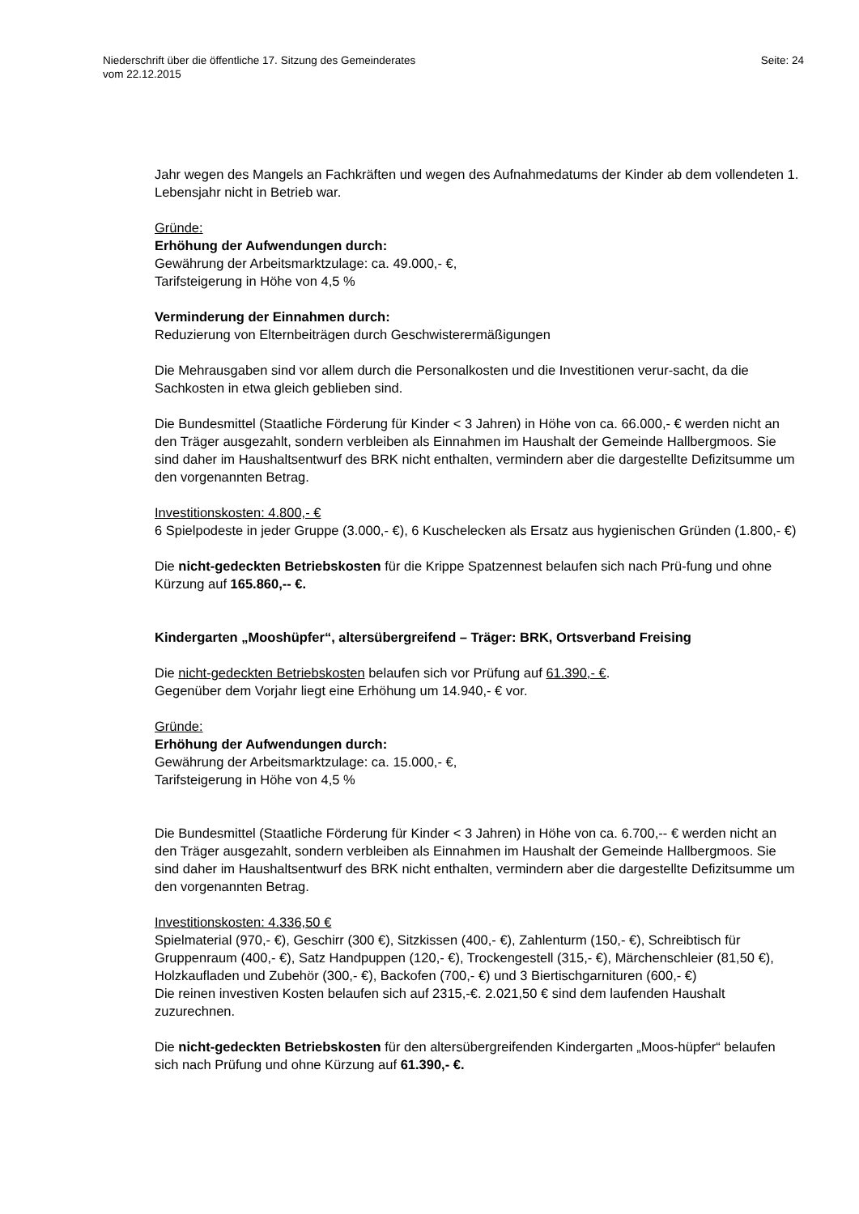Niederschrift über die öffentliche 17. Sitzung des Gemeinderates
vom 22.12.2015
Seite: 24
Jahr wegen des Mangels an Fachkräften und wegen des Aufnahmedatums der Kinder ab dem vollendeten 1. Lebensjahr nicht in Betrieb war.
Gründe:
Erhöhung der Aufwendungen durch:
Gewährung der Arbeitsmarktzulage: ca. 49.000,- €,
Tarifsteigerung in Höhe von 4,5 %
Verminderung der Einnahmen durch:
Reduzierung von Elternbeiträgen durch Geschwisterermäßigungen
Die Mehrausgaben sind vor allem durch die Personalkosten und die Investitionen verur-sacht, da die Sachkosten in etwa gleich geblieben sind.
Die Bundesmittel (Staatliche Förderung für Kinder < 3 Jahren) in Höhe von ca. 66.000,- € werden nicht an den Träger ausgezahlt, sondern verbleiben als Einnahmen im Haushalt der Gemeinde Hallbergmoos. Sie sind daher im Haushaltsentwurf des BRK nicht enthalten, vermindern aber die dargestellte Defizitsumme um den vorgenannten Betrag.
Investitionskosten: 4.800,- €
6 Spielpodeste in jeder Gruppe (3.000,- €), 6 Kuschelecken als Ersatz aus hygienischen Gründen (1.800,- €)
Die nicht-gedeckten Betriebskosten für die Krippe Spatzennest belaufen sich nach Prü-fung und ohne Kürzung auf 165.860,-- €.
Kindergarten „Mooshüpfer“, altersübergreifend – Träger: BRK, Ortsverband Freising
Die nicht-gedeckten Betriebskosten belaufen sich vor Prüfung auf 61.390,- €.
Gegenüber dem Vorjahr liegt eine Erhöhung um 14.940,- € vor.
Gründe:
Erhöhung der Aufwendungen durch:
Gewährung der Arbeitsmarktzulage: ca. 15.000,- €,
Tarifsteigerung in Höhe von 4,5 %
Die Bundesmittel (Staatliche Förderung für Kinder < 3 Jahren) in Höhe von ca. 6.700,-- € werden nicht an den Träger ausgezahlt, sondern verbleiben als Einnahmen im Haushalt der Gemeinde Hallbergmoos. Sie sind daher im Haushaltsentwurf des BRK nicht enthalten, vermindern aber die dargestellte Defizitsumme um den vorgenannten Betrag.
Investitionskosten: 4.336,50 €
Spielmaterial (970,- €), Geschirr (300 €), Sitzkissen (400,- €), Zahlenturm (150,- €), Schreibtisch für Gruppenraum (400,- €), Satz Handpuppen (120,- €), Trockengestell (315,- €), Märchenschleier (81,50 €), Holzkaufladen und Zubehör (300,- €), Backofen (700,- €) und 3 Biertischgarnituren (600,- €)
Die reinen investiven Kosten belaufen sich auf 2315,-€. 2.021,50 € sind dem laufenden Haushalt zuzurechnen.
Die nicht-gedeckten Betriebskosten für den altersübergreifenden Kindergarten „Moos-hüpfer“ belaufen sich nach Prüfung und ohne Kürzung auf 61.390,- €.